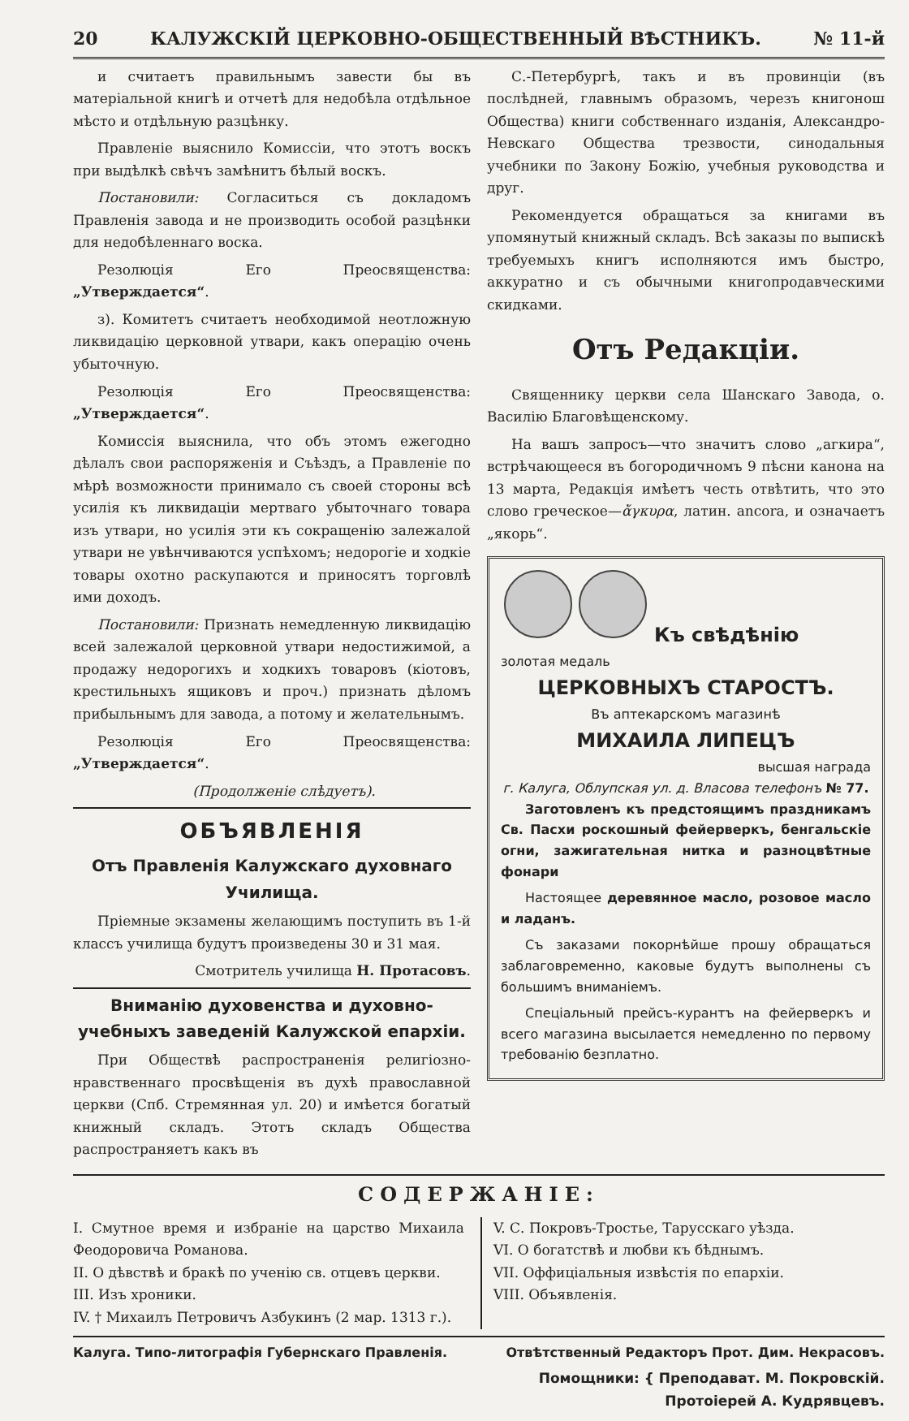20 КАЛУЖСКІЙ ЦЕРКОВНО-ОБЩЕСТВЕННЫЙ ВѢСТНИКЪ. № 11-й
и считаетъ правильнымъ завести бы въ матеріальной книгѣ и отчетѣ для недобѣла отдѣльное мѣсто и отдѣльную разцѣнку.
Правленіе выяснило Комиссіи, что этотъ воскъ при выдѣлкѣ свѣчъ замѣнитъ бѣлый воскъ.
Постановили: Согласиться съ докладомъ Правленія завода и не производить особой разцѣнки для недобѣленнаго воска.
Резолюція Его Преосвященства: „Утверждается“.
з). Комитетъ считаетъ необходимой неотложную ликвидацію церковной утвари, какъ операцію очень убыточную.
Резолюція Его Преосвященства: „Утверждается“.
Комиссія выяснила, что объ этомъ ежегодно дѣлалъ свои распоряженія и Съѣздъ, а Правленіе по мѣрѣ возможности принимало съ своей стороны всѣ усилія къ ликвидаціи мертваго убыточнаго товара изъ утвари, но усилія эти къ сокращенію залежалой утвари не увѣнчиваются успѣхомъ; недорогіе и ходкіе товары охотно раскупаются и приносятъ торговлѣ ими доходъ.
Постановили: Признать немедленную ликвидацію всей залежалой церковной утвари недостижимой, а продажу недорогихъ и ходкихъ товаровъ (кіотовъ, крестильныхъ ящиковъ и проч.) признать дѣломъ прибыльнымъ для завода, а потому и желательнымъ.
Резолюція Его Преосвященства: „Утверждается“.
(Продолженіе слѣдуетъ).
ОБЪЯВЛЕНІЯ
Отъ Правленія Калужскаго духовнаго Училища.
Пріемные экзамены желающимъ поступить въ 1-й классъ училища будутъ произведены 30 и 31 мая.
Смотритель училища Н. Протасовъ.
Вниманію духовенства и духовно-учебныхъ заведеній Калужской епархіи.
При Обществѣ распространенія религіозно-нравственнаго просвѣщенія въ духѣ православной церкви (Спб. Стремянная ул. 20) и имѣется богатый книжный складъ. Этотъ складъ Общества распространяетъ какъ въ
С.-Петербургѣ, такъ и въ провинціи (въ послѣдней, главнымъ образомъ, черезъ книгонош Общества) книги собственнаго изданія, Александро-Невскаго Общества трезвости, синодальныя учебники по Закону Божію, учебныя руководства и друг.
Рекомендуется обращаться за книгами въ упомянутый книжный складъ. Всѣ заказы по выпискѣ требуемыхъ книгъ исполняются имъ быстро, аккуратно и съ обычными книгопродавческими скидками.
Отъ Редакціи.
Священнику церкви села Шанскаго Завода, о. Василію Благовѣщенскому.
На вашъ запросъ—что значитъ слово „агкира“, встрѣчающееся въ богородичномъ 9 пѣсни канона на 13 марта, Редакція имѣетъ честь отвѣтить, что это слово греческое—ἄγκυρα, латин. ancora, и означаетъ „якорь“.
Къ свѣдѣнію
золотая медаль
ЦЕРКОВНЫХЪ СТАРОСТЪ.
Въ аптекарскомъ магазинѣ
МИХАИЛА ЛИПЕЦЪ
высшая награда
г. Калуга, Облупская ул. д. Власова телефонъ № 77.
Заготовленъ къ предстоящимъ праздникамъ Св. Пасхи роскошный фейерверкъ, бенгальскіе огни, зажигательная нитка и разноцвѣтные фонари
Настоящее деревянное масло, розовое масло и ладанъ.
Съ заказами покорнѣйше прошу обращаться заблаговременно, каковые будутъ выполнены съ большимъ вниманіемъ.
Спеціальный прейсъ-курантъ на фейерверкъ и всего магазина высылается немедленно по первому требованію безплатно.
СОДЕРЖАНІЕ:
I. Смутное время и избраніе на царство Михаила Феодоровича Романова.
II. О дѣвствѣ и бракѣ по ученію св. отцевъ церкви.
III. Изъ хроники.
IV. † Михаилъ Петровичъ Азбукинъ (2 мар. 1313 г.).
V. С. Покровъ-Тростье, Тарусскаго уѣзда.
VI. О богатствѣ и любви къ бѣднымъ.
VII. Оффиціальныя извѣстія по епархіи.
VIII. Объявленія.
Калуга. Типо-литографія Губернскаго Правленія. Отвѣтственный Редакторъ Прот. Дим. Некрасовъ.
Помощники: { Преподават. М. Покровскій.
Протоіерей А. Кудрявцевъ.